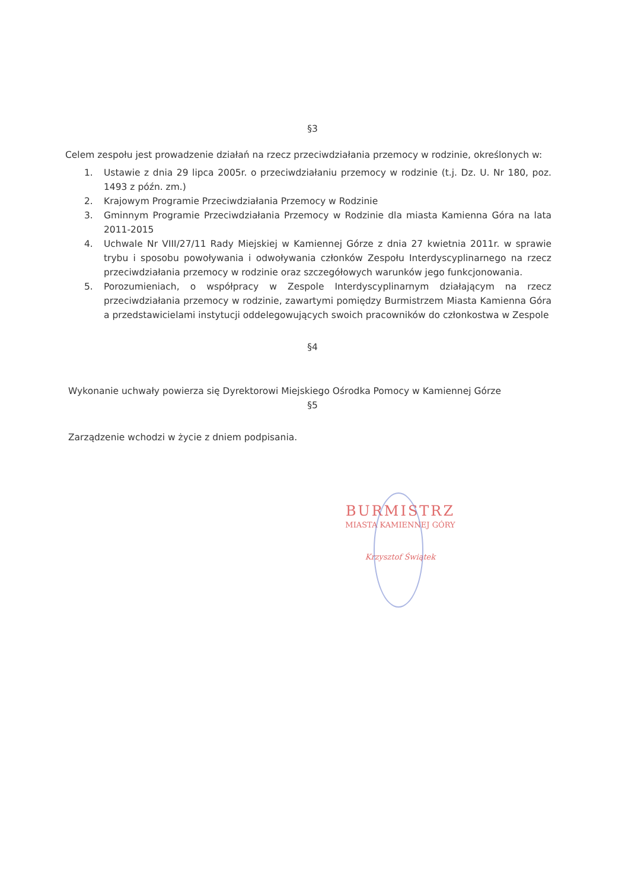§3
Celem zespołu jest prowadzenie działań na rzecz przeciwdziałania przemocy w rodzinie, określonych w:
1. Ustawie z dnia 29 lipca 2005r. o przeciwdziałaniu przemocy w rodzinie (t.j. Dz. U. Nr 180, poz. 1493 z późn. zm.)
2. Krajowym Programie Przeciwdziałania Przemocy w Rodzinie
3. Gminnym Programie Przeciwdziałania Przemocy w Rodzinie dla miasta Kamienna Góra na lata 2011-2015
4. Uchwale Nr VIII/27/11 Rady Miejskiej w Kamiennej Górze z dnia 27 kwietnia 2011r. w sprawie trybu i sposobu powoływania i odwoływania członków Zespołu Interdyscyplinarnego na rzecz przeciwdziałania przemocy w rodzinie oraz szczegółowych warunków jego funkcjonowania.
5. Porozumieniach, o współpracy w Zespole Interdyscyplinarnym działającym na rzecz przeciwdziałania przemocy w rodzinie, zawartymi pomiędzy Burmistrzem Miasta Kamienna Góra a przedstawicielami instytucji oddelegowujących swoich pracowników do członkostwa w Zespole
§4
Wykonanie uchwały powierza się Dyrektorowi Miejskiego Ośrodka Pomocy w Kamiennej Górze
§5
Zarządzenie wchodzi w życie z dniem podpisania.
BURMISTRZ
MIASTA KAMIENNEJ GÓRY
Krzysztof Świątek